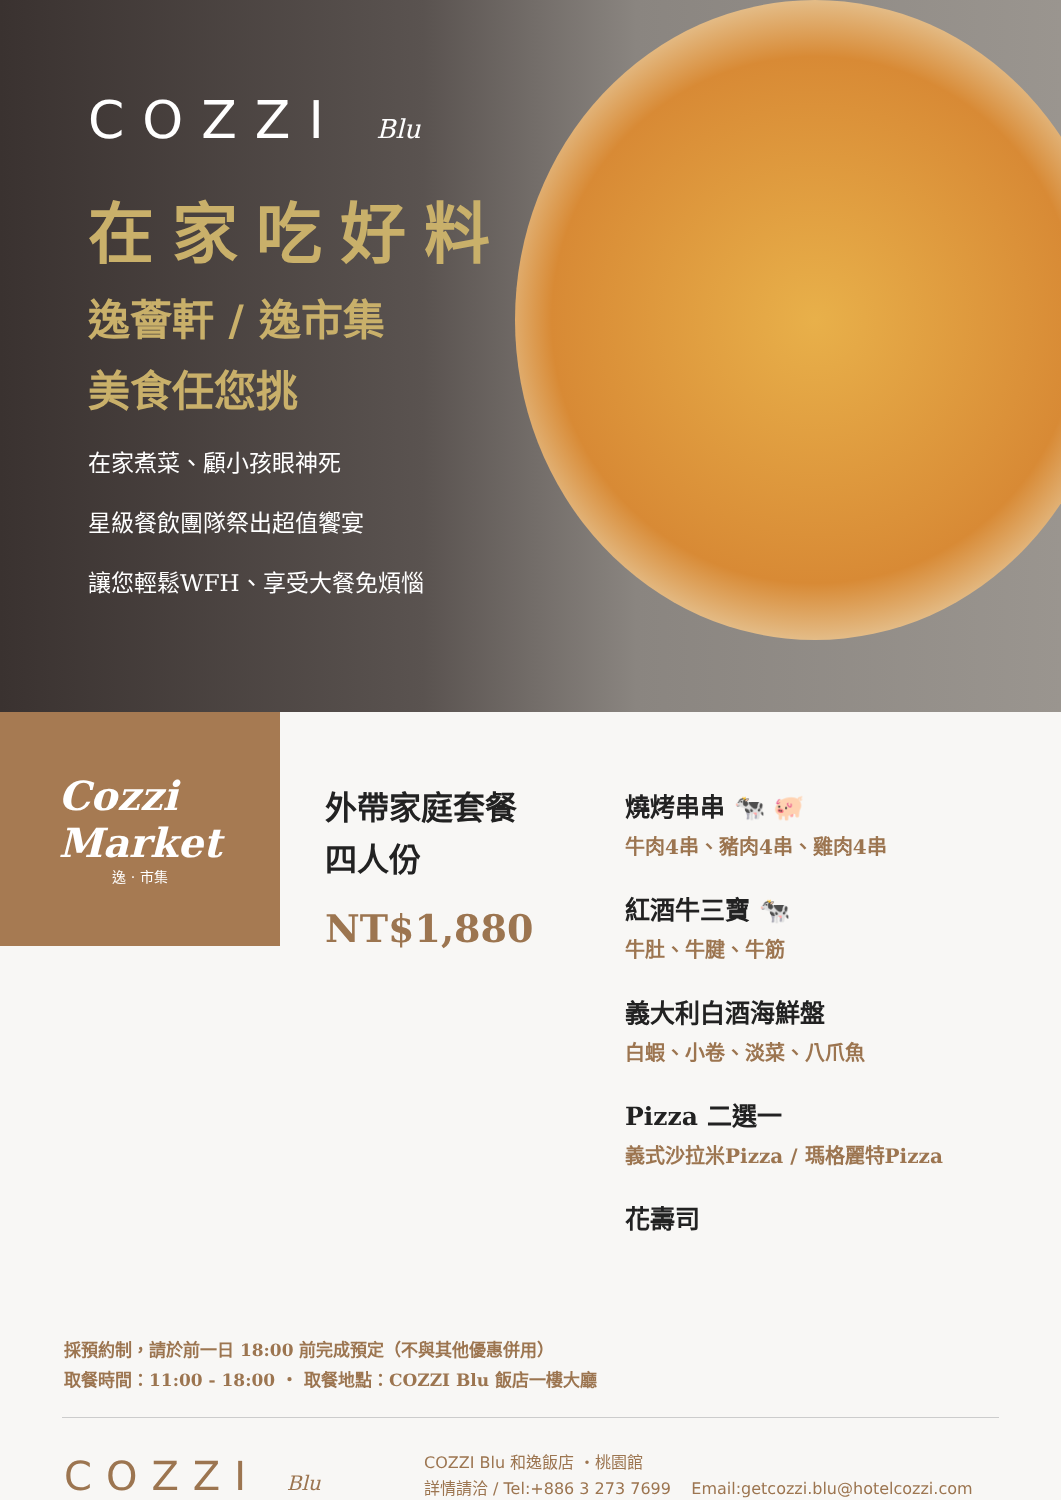COZZI Blu
在家吃好料
逸薈軒 / 逸市集
美食任您挑
在家煮菜、顧小孩眼神死
星級餐飲團隊祭出超值饗宴
讓您輕鬆WFH、享受大餐免煩惱
Cozzi
Market
逸 · 市集
外帶家庭套餐
四人份
NT$1,880
燒烤串串 🐄 🐖
牛肉4串、豬肉4串、雞肉4串
紅酒牛三寶 🐄
牛肚、牛腱、牛筋
義大利白酒海鮮盤
白蝦、小卷、淡菜、八爪魚
Pizza 二選一
義式沙拉米Pizza / 瑪格麗特Pizza
花壽司
採預約制，請於前一日 18:00 前完成預定（不與其他優惠併用）
取餐時間：11:00 - 18:00 ・ 取餐地點：COZZI Blu 飯店一樓大廳
COZZI Blu
COZZI Blu 和逸飯店 ・桃園館
詳情請洽 / Tel:+886 3 273 7699 Email:getcozzi.blu@hotelcozzi.com